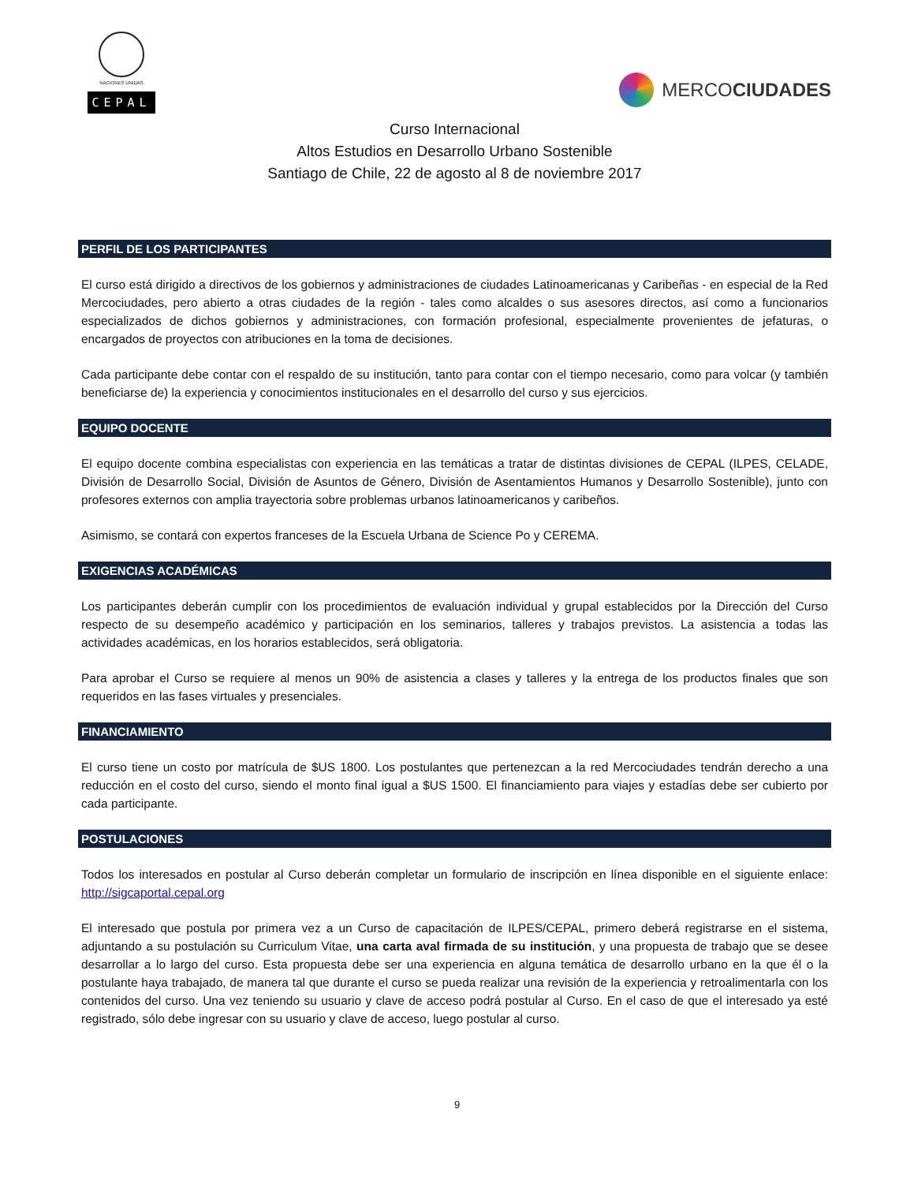NACIONES UNIDAS
CEPAL
MERCOCIUDADES
Curso Internacional
Altos Estudios en Desarrollo Urbano Sostenible
Santiago de Chile, 22 de agosto al 8 de noviembre 2017
PERFIL DE LOS PARTICIPANTES
El curso está dirigido a directivos de los gobiernos y administraciones de ciudades Latinoamericanas y Caribeñas - en especial de la Red Mercociudades, pero abierto a otras ciudades de la región - tales como alcaldes o sus asesores directos, así como a funcionarios especializados de dichos gobiernos y administraciones, con formación profesional, especialmente provenientes de jefaturas, o encargados de proyectos con atribuciones en la toma de decisiones.
Cada participante debe contar con el respaldo de su institución, tanto para contar con el tiempo necesario, como para volcar (y también beneficiarse de) la experiencia y conocimientos institucionales en el desarrollo del curso y sus ejercicios.
EQUIPO DOCENTE
El equipo docente combina especialistas con experiencia en las temáticas a tratar de distintas divisiones de CEPAL (ILPES, CELADE, División de Desarrollo Social, División de Asuntos de Género, División de Asentamientos Humanos y Desarrollo Sostenible), junto con profesores externos con amplia trayectoria sobre problemas urbanos latinoamericanos y caribeños.
Asimismo, se contará con expertos franceses de la Escuela Urbana de Science Po y CEREMA.
EXIGENCIAS ACADÉMICAS
Los participantes deberán cumplir con los procedimientos de evaluación individual y grupal establecidos por la Dirección del Curso respecto de su desempeño académico y participación en los seminarios, talleres y trabajos previstos. La asistencia a todas las actividades académicas, en los horarios establecidos, será obligatoria.
Para aprobar el Curso se requiere al menos un 90% de asistencia a clases y talleres y la entrega de los productos finales que son requeridos en las fases virtuales y presenciales.
FINANCIAMIENTO
El curso tiene un costo por matrícula de $US 1800. Los postulantes que pertenezcan a la red Mercociudades tendrán derecho a una reducción en el costo del curso, siendo el monto final igual a $US 1500. El financiamiento para viajes y estadías debe ser cubierto por cada participante.
POSTULACIONES
Todos los interesados en postular al Curso deberán completar un formulario de inscripción en línea disponible en el siguiente enlace: http://sigcaportal.cepal.org
El interesado que postula por primera vez a un Curso de capacitación de ILPES/CEPAL, primero deberá registrarse en el sistema, adjuntando a su postulación su Curriculum Vitae, una carta aval firmada de su institución, y una propuesta de trabajo que se desee desarrollar a lo largo del curso. Esta propuesta debe ser una experiencia en alguna temática de desarrollo urbano en la que él o la postulante haya trabajado, de manera tal que durante el curso se pueda realizar una revisión de la experiencia y retroalimentarla con los contenidos del curso. Una vez teniendo su usuario y clave de acceso podrá postular al Curso. En el caso de que el interesado ya esté registrado, sólo debe ingresar con su usuario y clave de acceso, luego postular al curso.
9